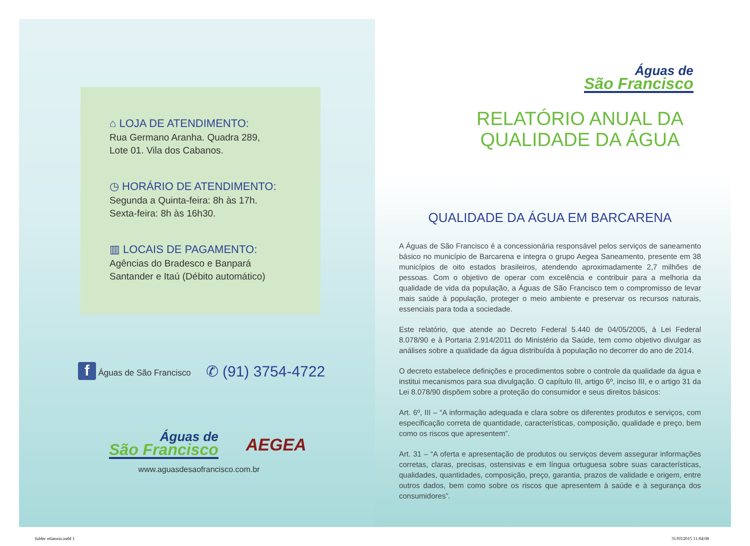⌂ LOJA DE ATENDIMENTO:
Rua Germano Aranha. Quadra 289,
Lote 01. Vila dos Cabanos.
◷ HORÁRIO DE ATENDIMENTO:
Segunda a Quinta-feira: 8h às 17h.
Sexta-feira: 8h às 16h30.
▥ LOCAIS DE PAGAMENTO:
Agências do Bradesco e Banpará
Santander e Itaú (Débito automático)
f Águas de São Francisco ✆ (91) 3754-4722
Águas de
São Francisco
AEGEA
www.aguasdesaofrancisco.com.br
Águas de
São Francisco
RELATÓRIO ANUAL DA
QUALIDADE DA ÁGUA
QUALIDADE DA ÁGUA EM BARCARENA
A Águas de São Francisco é a concessionária responsável pelos serviços de saneamento básico no município de Barcarena e integra o grupo Aegea Saneamento, presente em 38 municípios de oito estados brasileiros, atendendo aproximadamente 2,7 milhões de pessoas. Com o objetivo de operar com excelência e contribuir para a melhoria da qualidade de vida da população, a Águas de São Francisco tem o compromisso de levar mais saúde à população, proteger o meio ambiente e preservar os recursos naturais, essenciais para toda a sociedade.
Este relatório, que atende ao Decreto Federal 5.440 de 04/05/2005, à Lei Federal 8.078/90 e à Portaria 2.914/2011 do Ministério da Saúde, tem como objetivo divulgar as análises sobre a qualidade da água distribuída à população no decorrer do ano de 2014.
O decreto estabelece definições e procedimentos sobre o controle da qualidade da água e institui mecanismos para sua divulgação. O capítulo III, artigo 6º, inciso III, e o artigo 31 da Lei 8.078/90 dispõem sobre a proteção do consumidor e seus direitos básicos:
Art. 6º, III – “A informação adequada e clara sobre os diferentes produtos e serviços, com especificação correta de quantidade, características, composição, qualidade e preço, bem como os riscos que apresentem”.
Art. 31 – “A oferta e apresentação de produtos ou serviços devem assegurar informações corretas, claras, precisas, ostensivas e em língua ortuguesa sobre suas características, qualidades, quantidades, composição, preço, garantia, prazos de validade e origem, entre outros dados, bem como sobre os riscos que apresentem à saúde e à segurança dos consumidores”.
folder relatorio.indd 1 31/03/2015 11:04:08